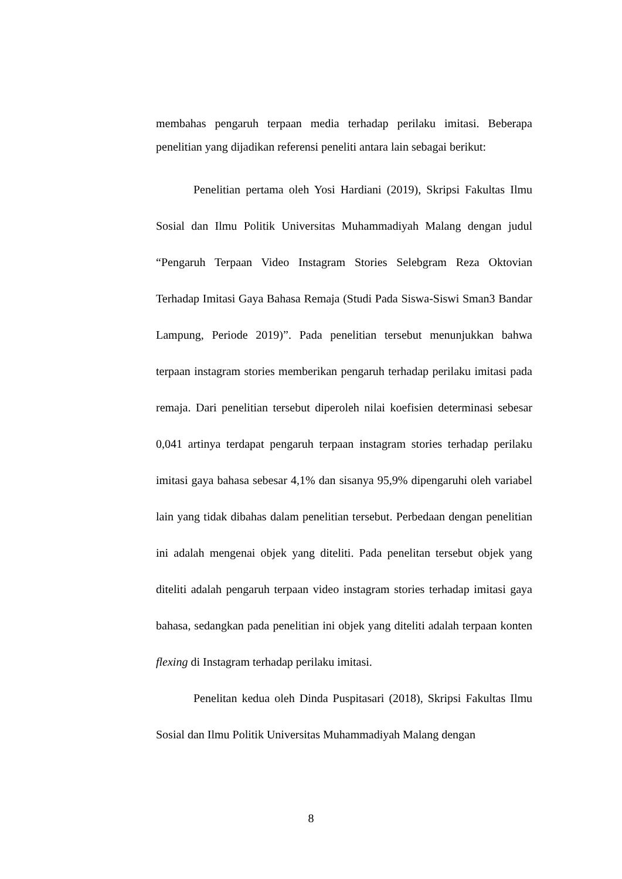membahas pengaruh terpaan media terhadap perilaku imitasi. Beberapa penelitian yang dijadikan referensi peneliti antara lain sebagai berikut:
Penelitian pertama oleh Yosi Hardiani (2019), Skripsi Fakultas Ilmu Sosial dan Ilmu Politik Universitas Muhammadiyah Malang dengan judul “Pengaruh Terpaan Video Instagram Stories Selebgram Reza Oktovian Terhadap Imitasi Gaya Bahasa Remaja (Studi Pada Siswa-Siswi Sman3 Bandar Lampung, Periode 2019)”. Pada penelitian tersebut menunjukkan bahwa terpaan instagram stories memberikan pengaruh terhadap perilaku imitasi pada remaja. Dari penelitian tersebut diperoleh nilai koefisien determinasi sebesar 0,041 artinya terdapat pengaruh terpaan instagram stories terhadap perilaku imitasi gaya bahasa sebesar 4,1% dan sisanya 95,9% dipengaruhi oleh variabel lain yang tidak dibahas dalam penelitian tersebut. Perbedaan dengan penelitian ini adalah mengenai objek yang diteliti. Pada penelitan tersebut objek yang diteliti adalah pengaruh terpaan video instagram stories terhadap imitasi gaya bahasa, sedangkan pada penelitian ini objek yang diteliti adalah terpaan konten flexing di Instagram terhadap perilaku imitasi.
Penelitan kedua oleh Dinda Puspitasari (2018), Skripsi Fakultas Ilmu Sosial dan Ilmu Politik Universitas Muhammadiyah Malang dengan
8